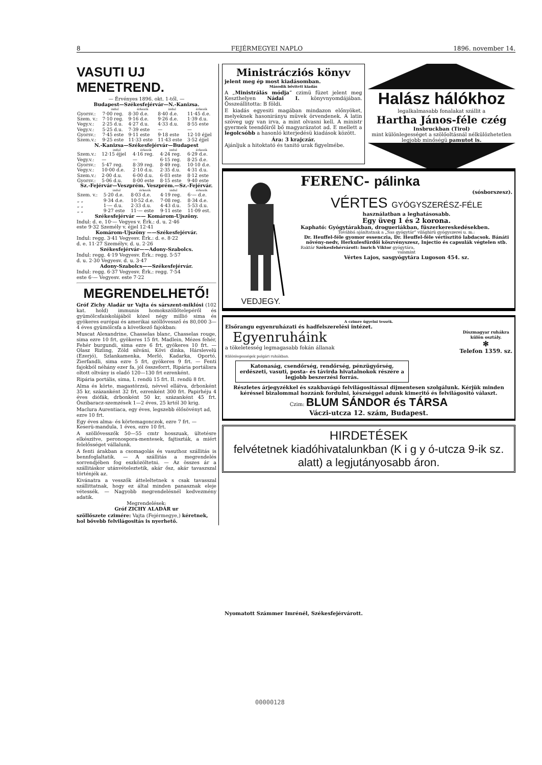8 FEJÉRMEGYEI NAPLO 1896. november 14.
VASUTI UJ MENETREND.
— Érvényes 1896. okt. 1-től. —
Budapest—Székesfejérvár—N.-Kanizsa.
| | indul | érkezik | indul | érkezik |
| --- | --- | --- | --- | --- |
| Gyorsv.: | 7·00 reg. | 8·30 d.e. | 8·40 d.e. | 11·45 d.e. |
| Szem. v.: | 7·10 reg. | 9·16 d.e. | 9·26 d.e. | 1·39 d.u. |
| Vegy.v.: | 2·25 d.u. | 4·27 d.u. | 4·33 d.u. | 8·55 este |
| Vegy.v.: | 5·25 d.u. | 7·39 este | — | — |
| Gyorsv.: | 7·45 este | 9·11 este | 9·18 este | 12·10 éjjel |
| Szem.v.: | 9·25 este | 11·33 este | 11·43 este | 3·52 éjjel |
N.-Kanizsa—Székesfejérvár—Budapest
| | indul | érkezik | indul | érkezik |
| --- | --- | --- | --- | --- |
| Szem.v.: | 12·15 éjjel | 4·16 reg. | 4·24 reg. | 6·29 d.e. |
| Vegy.v.: | — | — | 6·15 reg. | 8·25 d.e. |
| Gyorsv.: | 5·47 reg. | 8·39 reg. | 8·49 reg. | 10·10 d.e. |
| Vegy.v.: | 10·00 d.e. | 2·10 d.u. | 2·35 d.u. | 4·31 d.u. |
| Szem.v.: | 2·00 d.u. | 6·00 d.u. | 6·03 este | 8·12 este |
| Gyorsv.: | 5·06 d.u. | 8·00 este | 8·15 este | 9·40 este |
Sz.-Fejérvár—Veszprém. Veszprém.—Sz.-Fejérvár.
| | indul | érkezik | indul | érkezik |
| --- | --- | --- | --- | --- |
| Szem. v.: | 5·20 d.e. | 8·03 d.e. | 4·19 reg. | 6·— d.e. |
| „ „ | 9·34 d.e. | 10·52 d.e. | 7·08 reg. | 8·34 d.e. |
| „ „ | 1·— d.u. | 2·33 d.u. | 4·43 d.u. | 5·53 d.u. |
| „ „ | 9·27 este | 11·— este | 9·11 este | 11·09 est. |
Székesfejérvár —— Komárom-Ujszöny.
Indul: d. e. 10·— Vegyes v. Érk.: d. u. 2·46
este 9·32 Személy v. éjjel 12·41
Komárom-Ujszöny ——Székesfejérvár.
Indul: regg. 3·41 Vegyesv. Érk.: d. e. 8·22
d. e. 11·27 Személyv. d. u. 2·26
Székesfejérvár——Adony-Szabolcs.
Indul: regg. 4·19 Vegyesv. Érk.: regg. 5·57
d. u. 2·30 Vegyesv. d. u. 3·47
Adony-Szabolcs——Székesfejérvár.
Indul: regg. 6·37 Vegyesv. Érk.: regg. 7·54
este 6·— Vegyesv. este 7·22
MEGRENDELHETŐ!
Gróf Zichy Aladár ur Vajta és sárszent-miklósi (102 kat. hold) immunis homokszöllőtelepéről és gyümölcsfaiskolájából közel négy millió sima és gyökeres európai és amerikai szöllővessző és 80,000 3—4 éves gyümölcsfa a következő fajokban:
Muscat Alexandrine, Chasselas blanc, Chasselas rouge, sima ezre 10 frt, gyökeres 15 frt. Madlein, Mézes fehér, Fehér burgundi, sima ezre 6 frt, gyökeres 10 frt. — Olasz Rizling, Zöld silváni, Kövi dinka, Hárslevelü (Ezerjó), Szlankamenka, Merló, Kadarka, Oportó, Zierfandli, sima ezre 5 frt, gyökeres 9 frt. — Fenti fajokból néhány ezer fa, jól összeforrt, Ripária portálisra oltott oltvány is eladó 120—130 frt ezrenként.
Ripária portális, sima, I. rendü 15 frt. II. rendü 8 frt.
Alma és körte, magastörzsü, névvel ellátva, drbonként 35 kr, százanként 32 frt, ezrenként 300 frt. Papirhéju 4 éves diófák, drbonként 50 kr, százanként 45 frt. Őszibaracz-szemzések 1—2 éves, 25 krtól 30 krig.
Maclura Aurentiaca, egy éves, legszebb élősövényt ad, ezre 10 frt.
Egy éves alma- és körtemagonczok, ezre 7 frt. — Keserü-mandula, 1 éves, ezre 10 frt.
A szöllővesszők 50—55 cmtr hosszuak, ültetésre elkészitve, peronospora-mentesek, fajtiszták, a miért felelősséget vállalunk.
A fenti árakban a csomagolás és vasuthoz szállitás is bennfoglaltatik. — A szállitás a megrendelés sorrendjében fog eszközöltetni. — Az összes ár a szállitáskor utánvételeztetik, akár ősz, akár tavaszszal történjék az.
Kivánatra a vesszők átteleltetnek s csak tavasszal szállittatnak, hogy ez által minden panasznak eleje vétessék. — Nagyobb megrendelésnél kedvezmény adatik.
Megrendelések:
Gróf ZICHY ALADÁR ur
szöllőszete czimére: Vajta (Fejérmegye,) kéretnek, hol bővebb felvilágositás is nyerhető.
Ministrácziós könyv
jelent meg ép most kiadásomban.
Második bővitett kiadás
A „Ministrálás módja“ czimü füzet jelent meg Keszthelyen Nádai I. könyvnyomdájában. Összeállitotta: B földi.
E kiadás egyesiti magában mindazon előnyöket, melyeknek hasonirányu müvek örvendenek. A latin szöveg ugy van irva, a mint olvasni kell. A ministr gyermek teendőiről bő magyarázatot ad. E mellett a legolcsóbb a hasonló kiterjedésü kiadások között.
Ára: 3 krajczár.
Ajánljuk a hitoktató és tanitó urak figyelmébe.
Halász hálókhoz
legalkalmasabb fonalakat szállit a
Hartha János-féle czég
Insbruckban (Tirol)
mint különlegességet a szölőoltásnál nélkülözhetetlen legjobb minőségü pamutot is.
VEDJEGY.
FERENC- pálinka
(sósborszesz).
VÉRTES GYÓGYSZERÉSZ-FÉLE
használatban a leghatásosabb.
Egy üveg 1 és 2 korona.
Kapható: Gyógytárakban, drogueriákban, füszerkereskedésekben.
Továbbá ajánltatnak a „Sas gyógytár“ világhirü gyógyszerei u. m.:
Dr. Heuffel-féle gyomor essenczia, Dr. Heuffel-féle vértisztitó labdacsok. Bánáti növény-nedv, Herkulesfürdői köszvényszesz, Injectio és capsulák végtelen stb.
Raktár Székesfehérvárott: Imrich Viktor gyógytára,
valamint
Vértes Lajos, sasgyógytára Lugoson 454. sz.
A czimre ügyelni tessék.
Elsőrangu egyenruházati és hadfelszerelési intézet.
Egyenruháink
a tökeletesség legmagasabb fokán állanak
Díszmagyar ruhákra
külön osztály.
✻
Telefon 1359. sz.
Különlegességek polgári ruhákban.
Katonaság, csendőrség, rendőrség, pénzügyőrség, erdészeti, vasuti, posta- és távirda hivatalnokok részére a legjobb beszerzési forrás.
Részletes árjegyzékkel és szakbavágó felvilágositással dijmentesen szolgálunk. Kérjük minden kéréssel bizalommal hozzánk fordulni, készséggel adunk kimeritő és felvilágositó választ.
Czim: BLUM SÁNDOR és TÁRSA
Váczi-utcza 12. szám, Budapest.
HIRDETÉSEK
felvétetnek kiadóhivatalunkban (K i g y ó-utcza 9-ik sz. alatt) a legjutányosabb áron.
Nyomatott Számmer Imrénél, Székesfejérvárott.
00000128